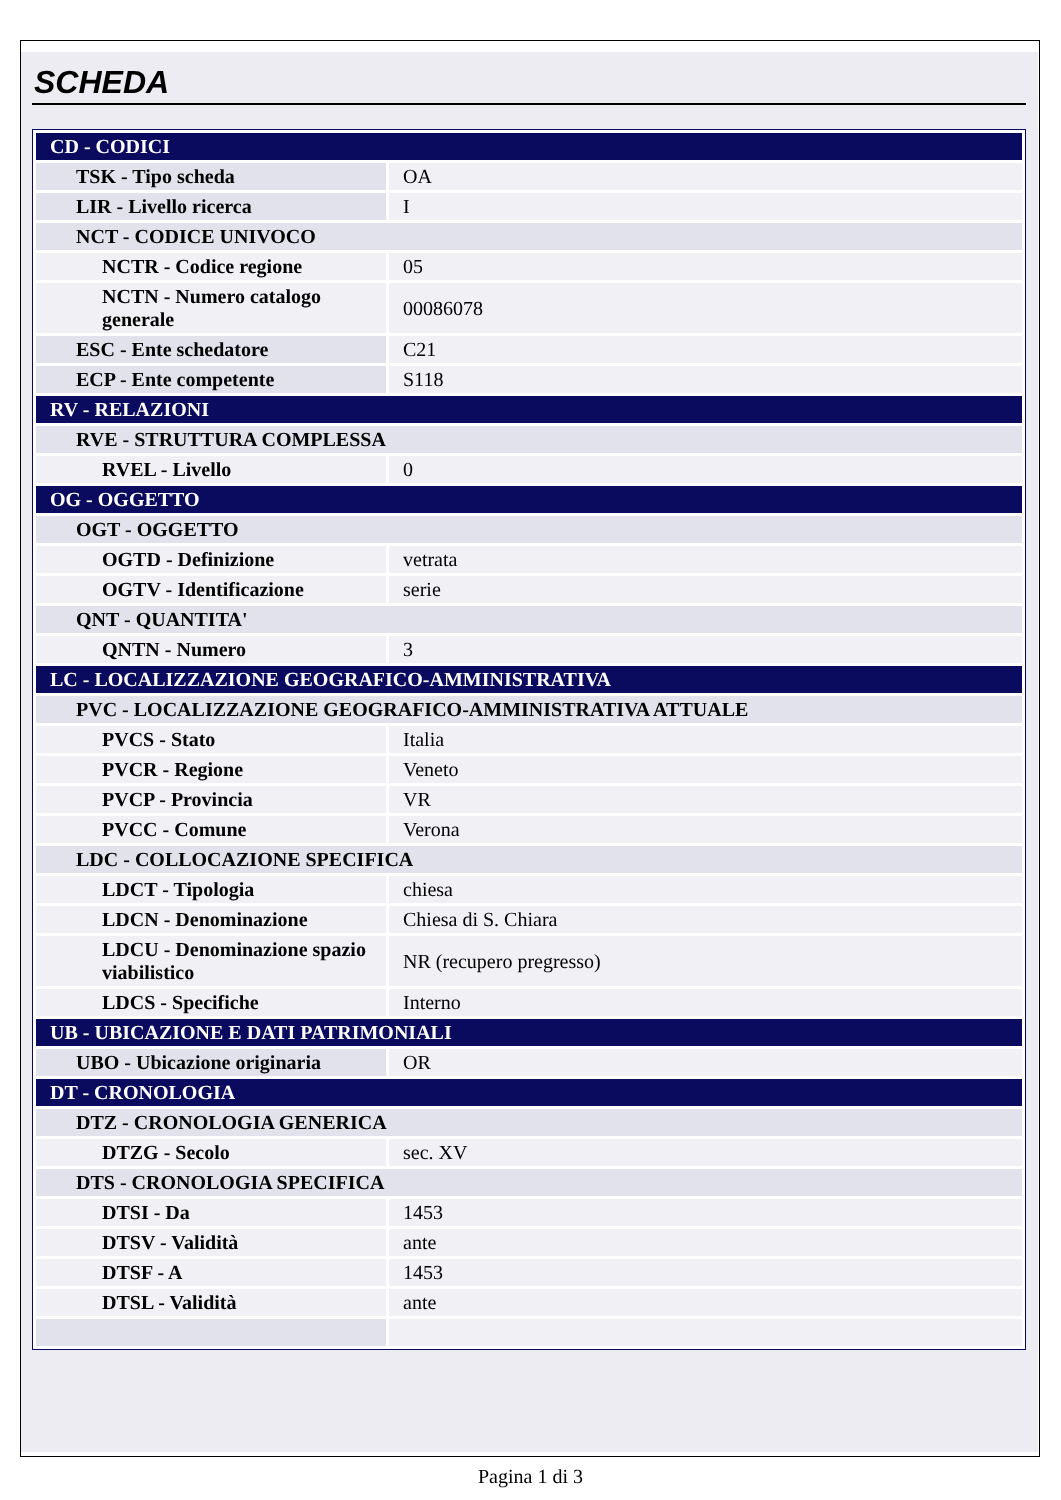SCHEDA
| CD - CODICI | |
| TSK - Tipo scheda | OA |
| LIR - Livello ricerca | I |
| NCT - CODICE UNIVOCO | |
| NCTR - Codice regione | 05 |
| NCTN - Numero catalogo generale | 00086078 |
| ESC - Ente schedatore | C21 |
| ECP - Ente competente | S118 |
| RV - RELAZIONI | |
| RVE - STRUTTURA COMPLESSA | |
| RVEL - Livello | 0 |
| OG - OGGETTO | |
| OGT - OGGETTO | |
| OGTD - Definizione | vetrata |
| OGTV - Identificazione | serie |
| QNT - QUANTITA' | |
| QNTN - Numero | 3 |
| LC - LOCALIZZAZIONE GEOGRAFICO-AMMINISTRATIVA | |
| PVC - LOCALIZZAZIONE GEOGRAFICO-AMMINISTRATIVA ATTUALE | |
| PVCS - Stato | Italia |
| PVCR - Regione | Veneto |
| PVCP - Provincia | VR |
| PVCC - Comune | Verona |
| LDC - COLLOCAZIONE SPECIFICA | |
| LDCT - Tipologia | chiesa |
| LDCN - Denominazione | Chiesa di S. Chiara |
| LDCU - Denominazione spazio viabilistico | NR (recupero pregresso) |
| LDCS - Specifiche | Interno |
| UB - UBICAZIONE E DATI PATRIMONIALI | |
| UBO - Ubicazione originaria | OR |
| DT - CRONOLOGIA | |
| DTZ - CRONOLOGIA GENERICA | |
| DTZG - Secolo | sec. XV |
| DTS - CRONOLOGIA SPECIFICA | |
| DTSI - Da | 1453 |
| DTSV - Validità | ante |
| DTSF - A | 1453 |
| DTSL - Validità | ante |
Pagina 1 di 3